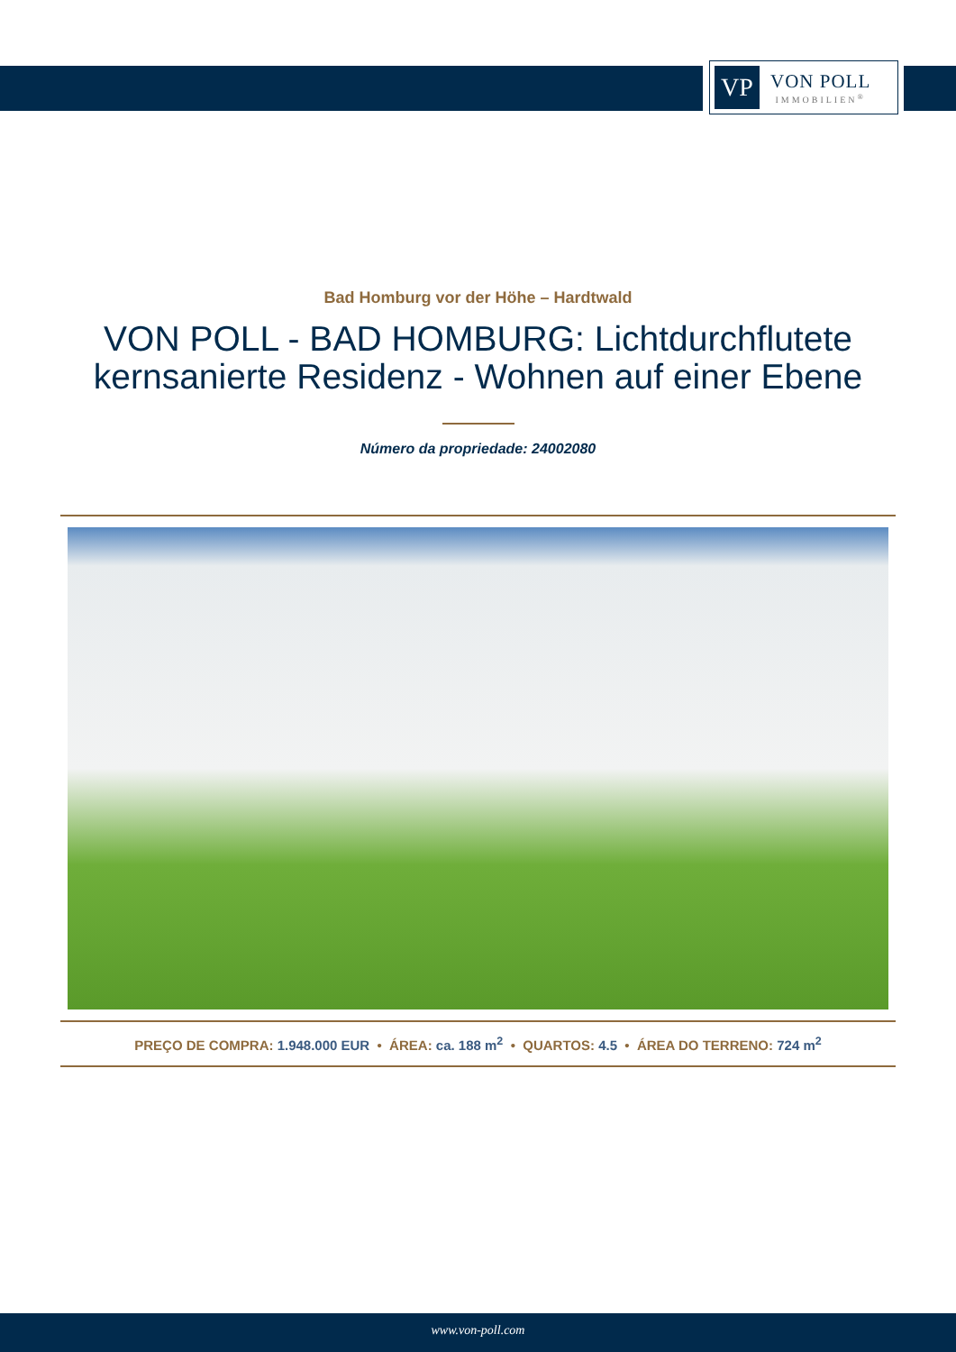VP
VON POLL
IMMOBILIEN<sup>®</sup>
Bad Homburg vor der Höhe – Hardtwald
VON POLL - BAD HOMBURG: Lichtdurchflutete kernsanierte Residenz - Wohnen auf einer Ebene
Número da propriedade: 24002080
PREÇO DE COMPRA: 1.948.000 EUR • ÁREA: ca. 188 m<sup>2</sup> • QUARTOS: 4.5 • ÁREA DO TERRENO: 724 m<sup>2</sup>
www.von-poll.com